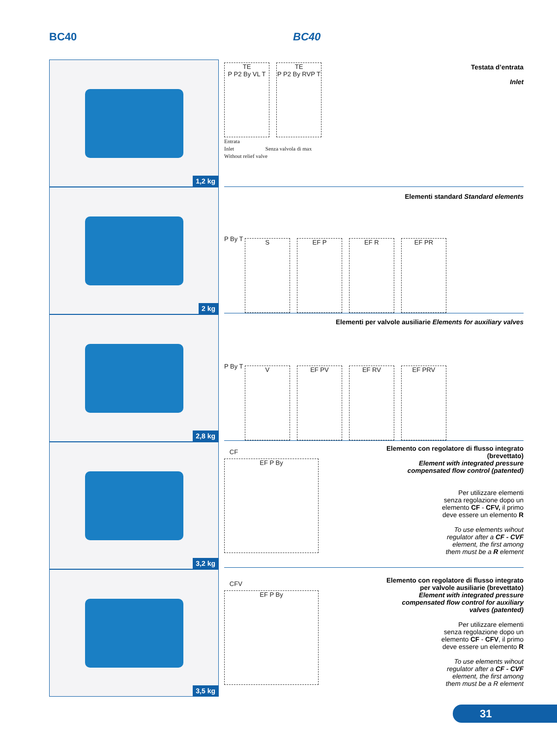BC40 BC40
1,2 kg
2 kg
2,8 kg
3,2 kg
3,5 kg
TE
P P2 By VL T
TE
P P2 By RVP T
Entrata
Inlet Senza valvola di max
Without relief valve
Testata d’entrata
Inlet
Elementi standard Standard elements
P By T
S EF P EF R EF PR
Elementi per valvole ausiliarie Elements for auxiliary valves
P By T
V EF PV EF RV EF PRV
CF
EF P By
Elemento con regolatore di flusso integrato
(brevettato)
Element with integrated pressure
compensated flow control (patented)
Per utilizzare elementi
senza regolazione dopo un
elemento CF - CFV, il primo
deve essere un elemento R
To use elements wihout
regulator after a CF - CVF
element, the first among
them must be a R element
CFV
EF P By
Elemento con regolatore di flusso integrato
per valvole ausiliarie (brevettato)
Element with integrated pressure
compensated flow control for auxiliary
valves (patented)
Per utilizzare elementi
senza regolazione dopo un
elemento CF - CFV, il primo
deve essere un elemento R
To use elements wihout
regulator after a CF - CVF
element, the first among
them must be a R element
31